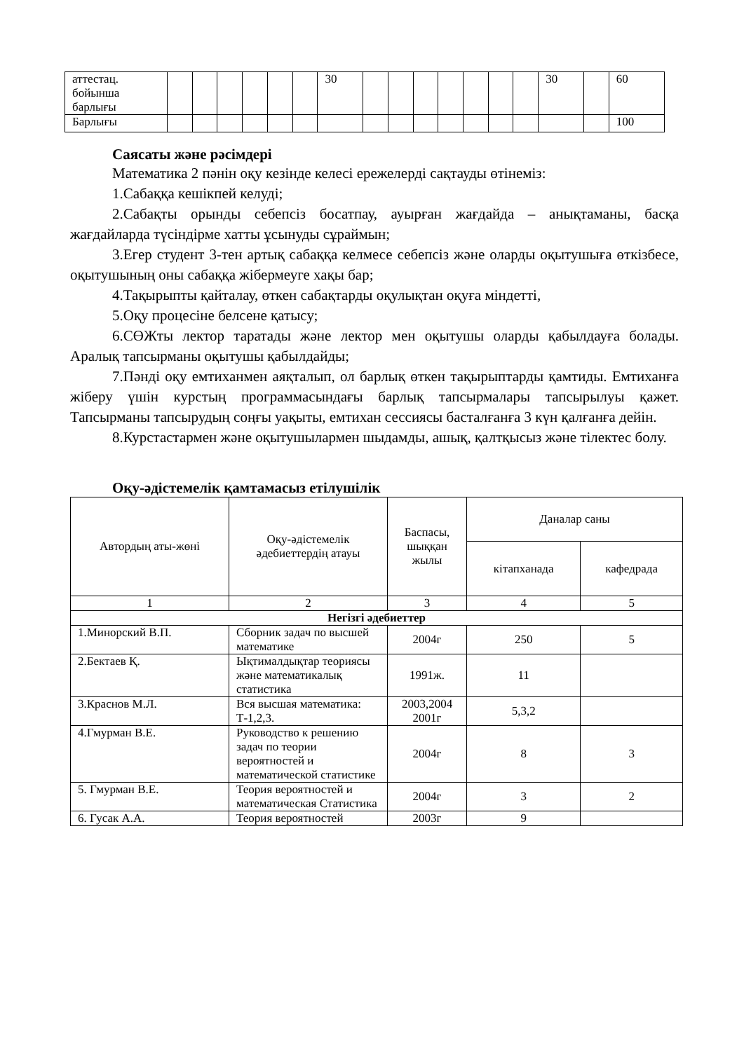| аттестац. бойынша барлығы | | | | | | | 30 | | | | | | | | 30 | | 60 |
| Барлығы | | | | | | | | | | | | | | | | | 100 |
Саясаты және рәсімдері
Математика 2 пәнін оқу кезінде келесі ережелерді сақтауды өтінеміз:
1.Сабаққа кешікпей келуді;
2.Сабақты орынды себепсіз босатпау, ауырған жағдайда – анықтаманы, басқа жағдайларда түсіндірме хатты ұсынуды сұраймын;
3.Егер студент 3-тен артық сабаққа келмесе себепсіз және оларды оқытушыға өткізбесе, оқытушының оны сабаққа жібермеуге хақы бар;
4.Тақырыпты қайталау, өткен сабақтарды оқулықтан оқуға міндетті,
5.Оқу процесіне белсене қатысу;
6.СӨЖты лектор таратады және лектор мен оқытушы оларды қабылдауға болады. Аралық тапсырманы оқытушы қабылдайды;
7.Пәнді оқу емтиханмен аяқталып, ол барлық өткен тақырыптарды қамтиды. Емтиханға жіберу үшін курстың программасындағы барлық тапсырмалары тапсырылуы қажет. Тапсырманы тапсырудың соңғы уақыты, емтихан сессиясы басталғанға 3 күн қалғанға дейін.
8.Курстастармен және оқытушылармен шыдамды, ашық, қалтқысыз және тілектес болу.
Оқу-әдістемелік қамтамасыз етілушілік
| Автордың аты-жөні | Оқу-әдістемелік әдебиеттердің атауы | Баспасы, шыққан жылы | Даналар саны | |
| --- | --- | --- | --- | --- |
| | | | кітапханада | кафедрада |
| 1 | 2 | 3 | 4 | 5 |
| Негізгі әдебиеттер | | | | |
| 1.Минорский В.П. | Сборник задач по высшей математике | 2004г | 250 | 5 |
| 2.Бектаев Қ. | Ықтималдықтар теориясы және математикалық статистика | 1991ж. | 11 | |
| 3.Краснов М.Л. | Вся высшая математика: Т-1,2,3. | 2003,2004 2001г | 5,3,2 | |
| 4.Гмурман В.Е. | Руководство к решению задач по теории вероятностей и математической статистике | 2004г | 8 | 3 |
| 5. Гмурман В.Е. | Теория вероятностей и математическая Статистика | 2004г | 3 | 2 |
| 6. Гусак А.А. | Теория вероятностей | 2003г | 9 | |